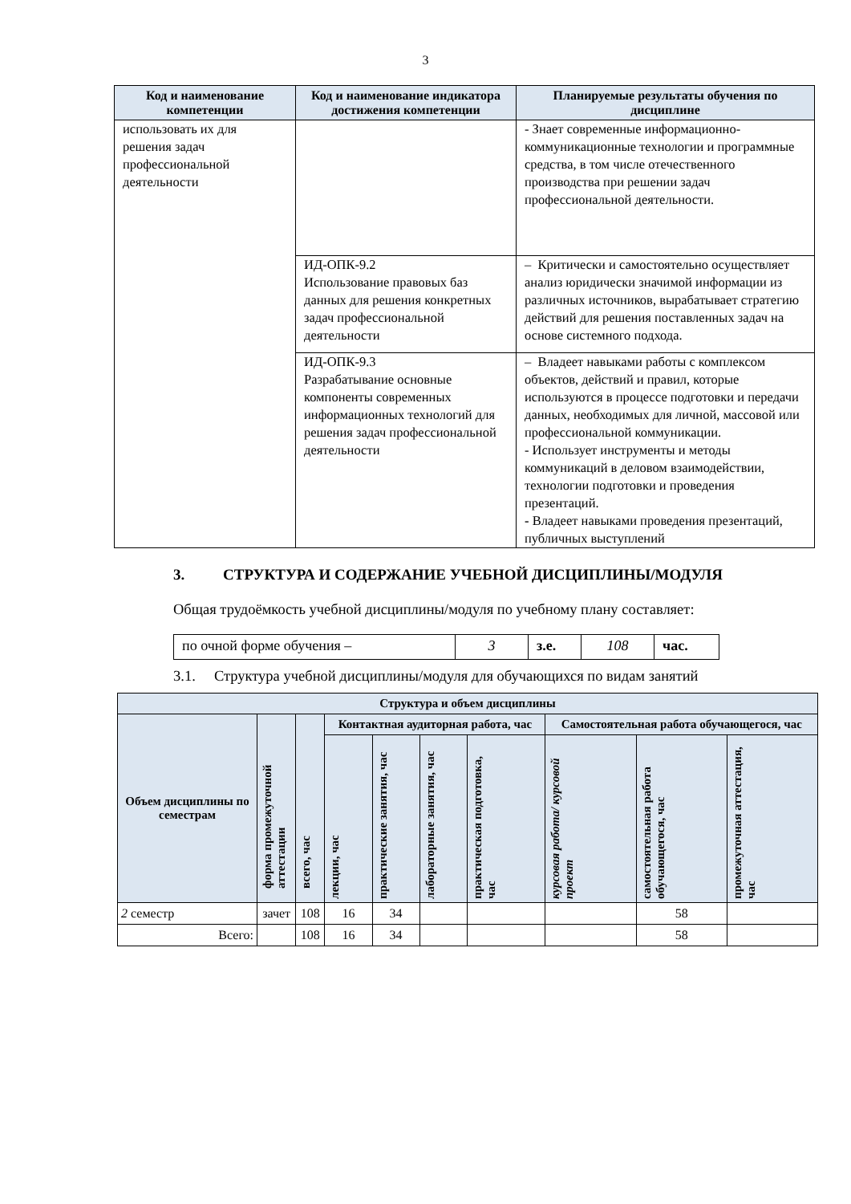3
| Код и наименование компетенции | Код и наименование индикатора достижения компетенции | Планируемые результаты обучения по дисциплине |
| --- | --- | --- |
| использовать их для решения задач профессиональной деятельности | | - Знает современные информационно-коммуникационные технологии и программные средства, в том числе отечественного производства при решении задач профессиональной деятельности. |
| | ИД-ОПК-9.2 Использование правовых баз данных для решения конкретных задач профессиональной деятельности | – Критически и самостоятельно осуществляет анализ юридически значимой информации из различных источников, вырабатывает стратегию действий для решения поставленных задач на основе системного подхода. |
| | ИД-ОПК-9.3 Разрабатывание основные компоненты современных информационных технологий для решения задач профессиональной деятельности | – Владеет навыками работы с комплексом объектов, действий и правил, которые используются в процессе подготовки и передачи данных, необходимых для личной, массовой или профессиональной коммуникации. - Использует инструменты и методы коммуникаций в деловом взаимодействии, технологии подготовки и проведения презентаций. - Владеет навыками проведения презентаций, публичных выступлений |
3. СТРУКТУРА И СОДЕРЖАНИЕ УЧЕБНОЙ ДИСЦИПЛИНЫ/МОДУЛЯ
Общая трудоёмкость учебной дисциплины/модуля по учебному плану составляет:
| по очной форме обучения – | 3 | з.е. | 108 | час. |
3.1. Структура учебной дисциплины/модуля для обучающихся по видам занятий
| Структура и объем дисциплины | | | | | | | | | |
| --- | --- | --- | --- | --- | --- | --- | --- | --- | --- |
| Объем дисциплины по семестрам | форма промежуточной аттестации | всего, час | Контактная аудиторная работа, час | | | | Самостоятельная работа обучающегося, час | | |
| | | | лекции, час | практические занятия, час | лабораторные занятия, час | практическая подготовка, час | курсовая работа/ курсовой проект | самостоятельная работа обучающегося, час | промежуточная аттестация, час |
| 2 семестр | зачет | 108 | 16 | 34 | | | | 58 | |
| Всего: | | 108 | 16 | 34 | | | | 58 | |